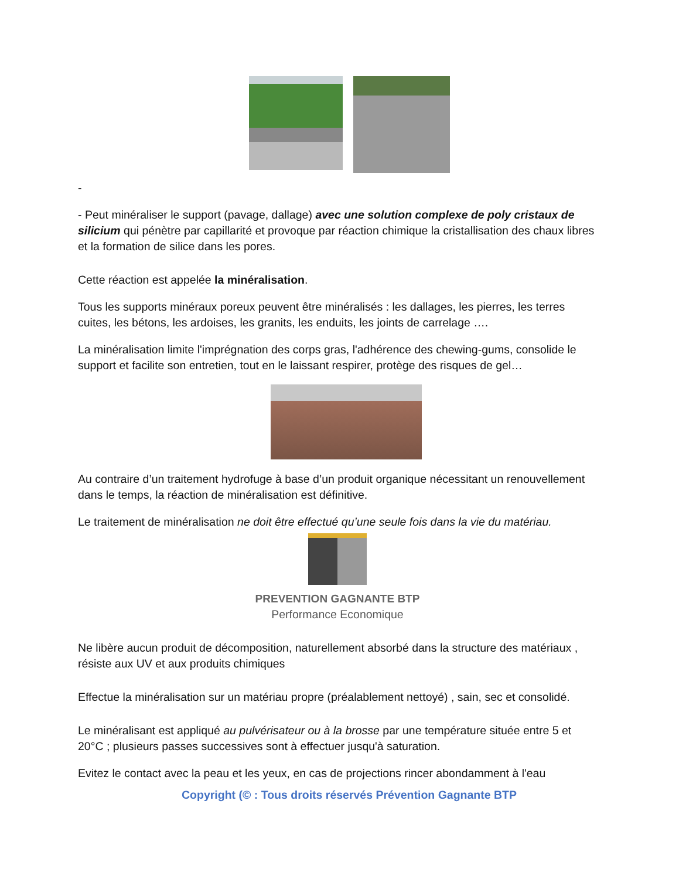-
- Peut minéraliser le support (pavage, dallage) avec une solution complexe de poly cristaux de silicium qui pénètre par capillarité et provoque par réaction chimique la cristallisation des chaux libres et la formation de silice dans les pores.
Cette réaction est appelée la minéralisation.
Tous les supports minéraux poreux peuvent être minéralisés : les dallages, les pierres, les terres cuites, les bétons, les ardoises, les granits, les enduits, les joints de carrelage ….
La minéralisation limite l'imprégnation des corps gras, l'adhérence des chewing-gums, consolide le support et facilite son entretien, tout en le laissant respirer, protège des risques de gel…
Au contraire d’un traitement hydrofuge à base d’un produit organique nécessitant un renouvellement dans le temps, la réaction de minéralisation est définitive.
Le traitement de minéralisation ne doit être effectué qu’une seule fois dans la vie du matériau.
PREVENTION GAGNANTE BTP
Performance Economique
Ne libère aucun produit de décomposition, naturellement absorbé dans la structure des matériaux , résiste aux UV et aux produits chimiques
Effectue la minéralisation sur un matériau propre (préalablement nettoyé) , sain, sec et consolidé.
Le minéralisant est appliqué au pulvérisateur ou à la brosse par une température située entre 5 et 20°C ; plusieurs passes successives sont à effectuer jusqu'à saturation.
Evitez le contact avec la peau et les yeux, en cas de projections rincer abondamment à l'eau
Copyright (© : Tous droits réservés Prévention Gagnante BTP